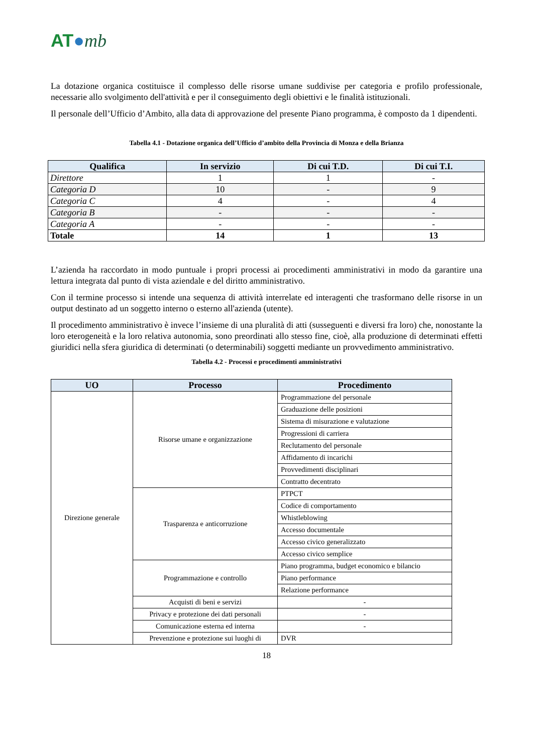AT●mb
La dotazione organica costituisce il complesso delle risorse umane suddivise per categoria e profilo professionale, necessarie allo svolgimento dell'attività e per il conseguimento degli obiettivi e le finalità istituzionali.
Il personale dell’Ufficio d’Ambito, alla data di approvazione del presente Piano programma, è composto da 1 dipendenti.
Tabella 4.1 - Dotazione organica dell’Ufficio d’ambito della Provincia di Monza e della Brianza
| Qualifica | In servizio | Di cui T.D. | Di cui T.I. |
| --- | --- | --- | --- |
| Direttore | 1 | 1 | - |
| Categoria D | 10 | - | 9 |
| Categoria C | 4 | - | 4 |
| Categoria B | - | - | - |
| Categoria A | - | - | - |
| Totale | 14 | 1 | 13 |
L’azienda ha raccordato in modo puntuale i propri processi ai procedimenti amministrativi in modo da garantire una lettura integrata dal punto di vista aziendale e del diritto amministrativo.
Con il termine processo si intende una sequenza di attività interrelate ed interagenti che trasformano delle risorse in un output destinato ad un soggetto interno o esterno all'azienda (utente).
Il procedimento amministrativo è invece l’insieme di una pluralità di atti (susseguenti e diversi fra loro) che, nonostante la loro eterogeneità e la loro relativa autonomia, sono preordinati allo stesso fine, cioè, alla produzione di determinati effetti giuridici nella sfera giuridica di determinati (o determinabili) soggetti mediante un provvedimento amministrativo.
Tabella 4.2 - Processi e procedimenti amministrativi
| UO | Processo | Procedimento |
| --- | --- | --- |
| Direzione generale | Risorse umane e organizzazione | Programmazione del personale |
| | | Graduazione delle posizioni |
| | | Sistema di misurazione e valutazione |
| | | Progressioni di carriera |
| | | Reclutamento del personale |
| | | Affidamento di incarichi |
| | | Provvedimenti disciplinari |
| | | Contratto decentrato |
| | Trasparenza e anticorruzione | PTPCT |
| | | Codice di comportamento |
| | | Whistleblowing |
| | | Accesso documentale |
| | | Accesso civico generalizzato |
| | | Accesso civico semplice |
| | Programmazione e controllo | Piano programma, budget economico e bilancio |
| | | Piano performance |
| | | Relazione performance |
| | Acquisti di beni e servizi | - |
| | Privacy e protezione dei dati personali | - |
| | Comunicazione esterna ed interna | - |
| | Prevenzione e protezione sui luoghi di | DVR |
18